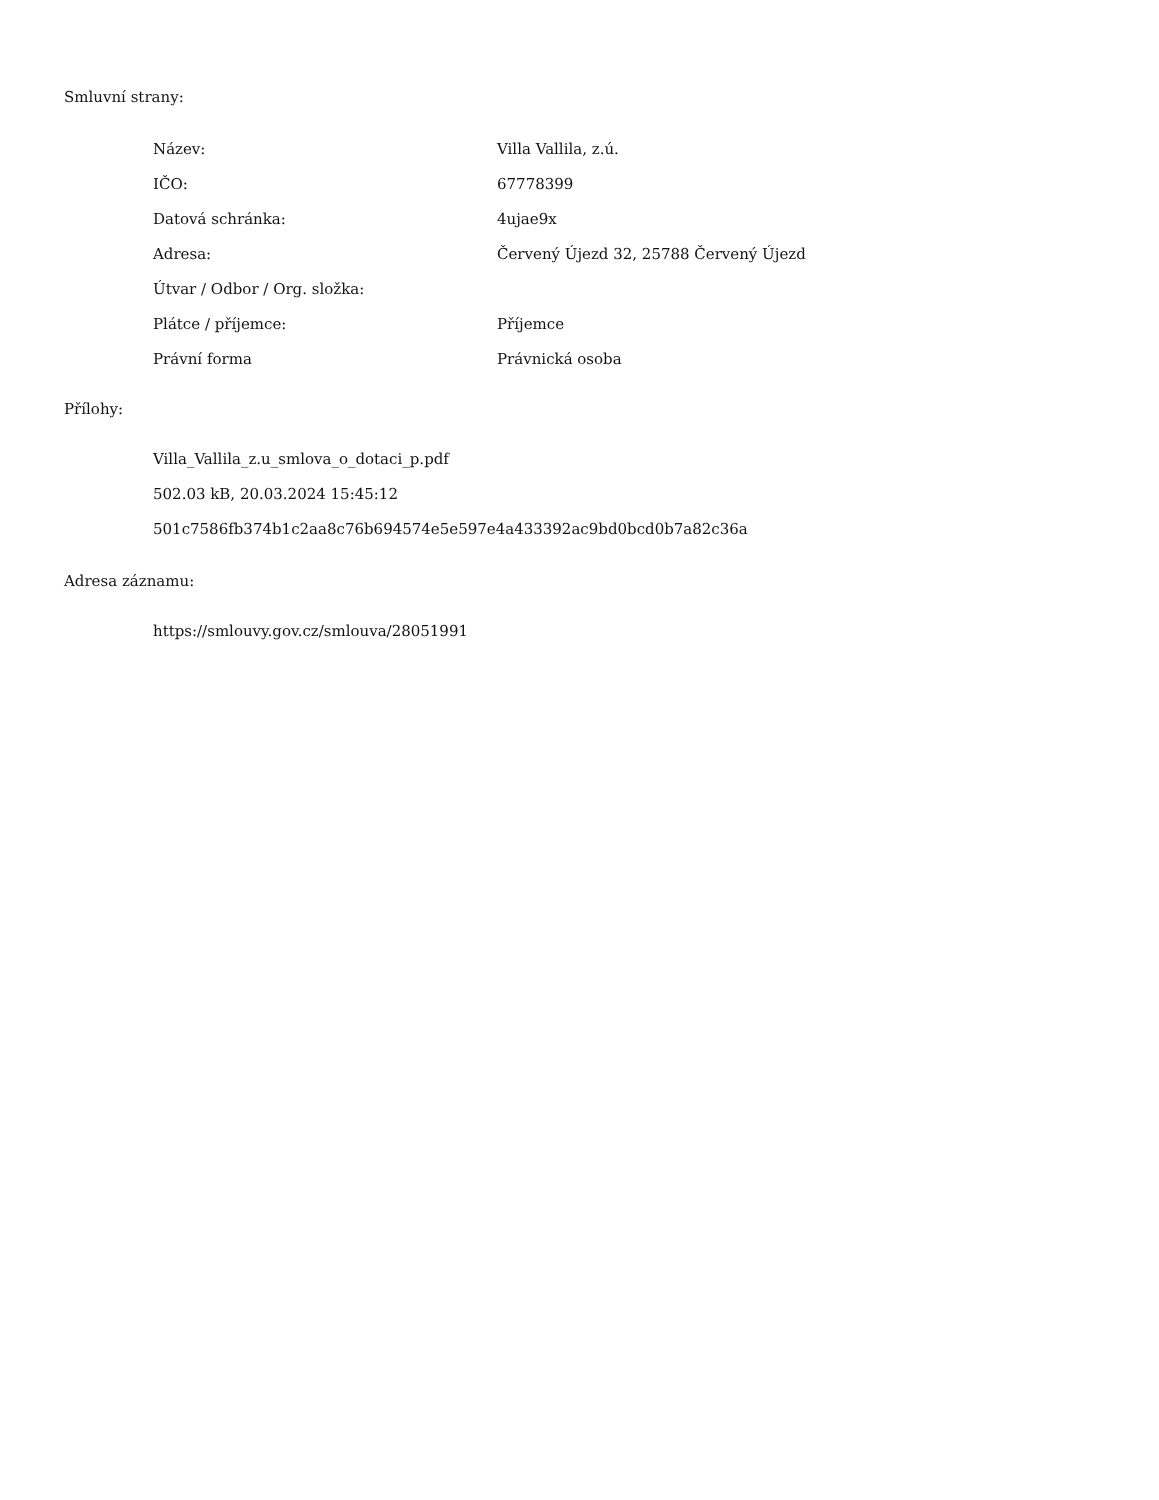Smluvní strany:
| Název: | Villa Vallila, z.ú. |
| IČO: | 67778399 |
| Datová schránka: | 4ujae9x |
| Adresa: | Červený Újezd 32, 25788 Červený Újezd |
| Útvar / Odbor / Org. složka: | |
| Plátce / příjemce: | Příjemce |
| Právní forma | Právnická osoba |
Přílohy:
Villa_Vallila_z.u_smlova_o_dotaci_p.pdf
502.03 kB, 20.03.2024 15:45:12
501c7586fb374b1c2aa8c76b694574e5e597e4a433392ac9bd0bcd0b7a82c36a
Adresa záznamu:
https://smlouvy.gov.cz/smlouva/28051991